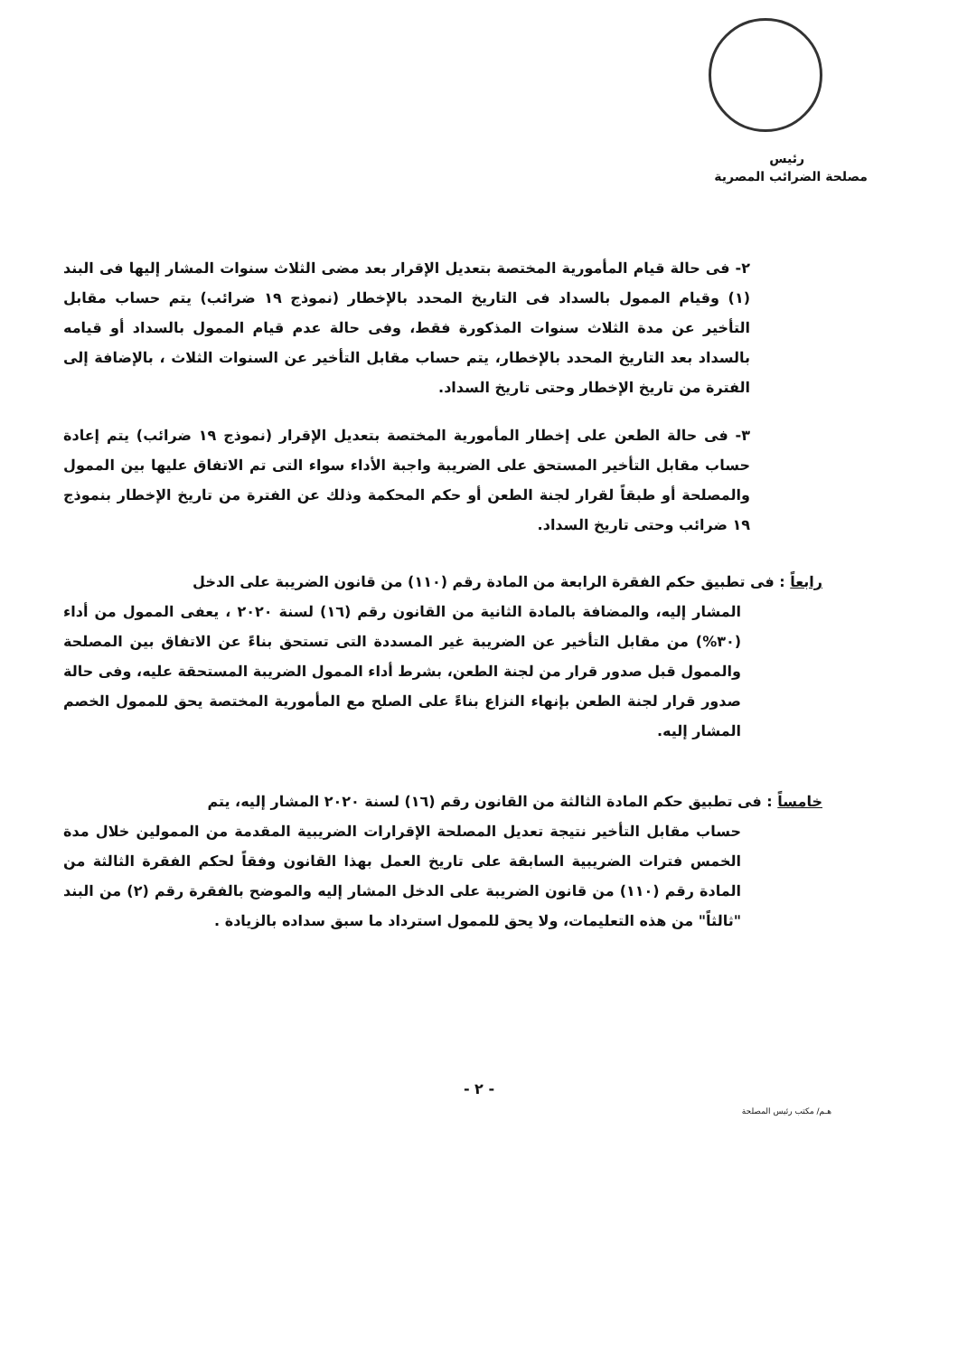رئيس
مصلحة الضرائب المصرية
٢- فى حالة قيام المأمورية المختصة بتعديل الإقرار بعد مضى الثلاث سنوات المشار إليها فى البند (١) وقيام الممول بالسداد فى التاريخ المحدد بالإخطار (نموذج ١٩ ضرائب) يتم حساب مقابل التأخير عن مدة الثلاث سنوات المذكورة فقط، وفى حالة عدم قيام الممول بالسداد أو قيامه بالسداد بعد التاريخ المحدد بالإخطار، يتم حساب مقابل التأخير عن السنوات الثلاث ، بالإضافة إلى الفترة من تاريخ الإخطار وحتى تاريخ السداد.
٣- فى حالة الطعن على إخطار المأمورية المختصة بتعديل الإقرار (نموذج ١٩ ضرائب) يتم إعادة حساب مقابل التأخير المستحق على الضريبة واجبة الأداء سواء التى تم الاتفاق عليها بين الممول والمصلحة أو طبقاً لقرار لجنة الطعن أو حكم المحكمة وذلك عن الفترة من تاريخ الإخطار بنموذج ١٩ ضرائب وحتى تاريخ السداد.
رابعاً : فى تطبيق حكم الفقرة الرابعة من المادة رقم (١١٠) من قانون الضريبة على الدخل
المشار إليه، والمضافة بالمادة الثانية من القانون رقم (١٦) لسنة ٢٠٢٠ ، يعفى الممول من أداء (٣٠%) من مقابل التأخير عن الضريبة غير المسددة التى تستحق بناءً عن الاتفاق بين المصلحة والممول قبل صدور قرار من لجنة الطعن، بشرط أداء الممول الضريبة المستحقة عليه، وفى حالة صدور قرار لجنة الطعن بإنهاء النزاع بناءً على الصلح مع المأمورية المختصة يحق للممول الخصم المشار إليه.
خامساً : فى تطبيق حكم المادة الثالثة من القانون رقم (١٦) لسنة ٢٠٢٠ المشار إليه، يتم
حساب مقابل التأخير نتيجة تعديل المصلحة الإقرارات الضريبية المقدمة من الممولين خلال مدة الخمس فترات الضريبية السابقة على تاريخ العمل بهذا القانون وفقاً لحكم الفقرة الثالثة من المادة رقم (١١٠) من قانون الضريبة على الدخل المشار إليه والموضح بالفقرة رقم (٢) من البند "ثالثاً" من هذه التعليمات، ولا يحق للممول استرداد ما سبق سداده بالزيادة .
- ٢ -
هـم/ مكتب رئيس المصلحة